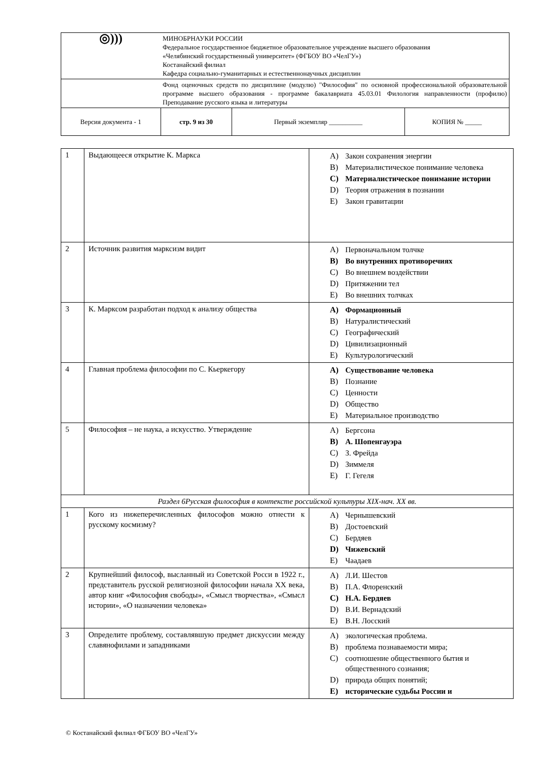| ◎))) | МИНОБРНАУКИ РОССИИ Федеральное государственное бюджетное образовательное учреждение высшего образования «Челябинский государственный университет» (ФГБОУ ВО «ЧелГУ») Костанайский филиал Кафедра социально-гуманитарных и естественнонаучных дисциплин | | |
| | Фонд оценочных средств по дисциплине (модулю) "Философия" по основной профессиональной образовательной программе высшего образования - программе бакалавриата 45.03.01 Филология направленности (профилю) Преподавание русского языка и литературы | | |
| Версия документа - 1 | стр. 9 из 30 | Первый экземпляр __________ | КОПИЯ № _____ |
| 1 | Выдающееся открытие К. Маркса | A) Закон сохранения энергии B) Материалистическое понимание человека C) Материалистическое понимание истории D) Теория отражения в познании E) Закон гравитации |
| 2 | Источник развития марксизм видит | A) Первоначальном толчке B) Во внутренних противоречиях C) Во внешнем воздействии D) Притяжении тел E) Во внешних толчках |
| 3 | К. Марксом разработан подход к анализу общества | A) Формационный B) Натуралистический C) Географический D) Цивилизационный E) Культурологический |
| 4 | Главная проблема философии по С. Кьеркегору | A) Существование человека B) Познание C) Ценности D) Общество E) Материальное производство |
| 5 | Философия – не наука, а искусство. Утверждение | A) Бергсона B) А. Шопенгауэра C) З. Фрейда D) Зиммеля E) Г. Гегеля |
| Раздел 6Русская философия в контексте российской культуры XIX-нач. XX вв. | | |
| 1 | Кого из нижеперечисленных философов можно отнести к русскому космизму? | A) Чернышевский B) Достоевский C) Бердяев D) Чижевский E) Чаадаев |
| 2 | Крупнейший философ, высланный из Советской Росси в 1922 г., представитель русской религиозной философии начала XX века, автор книг «Философия свободы», «Смысл творчества», «Смысл истории», «О назначении человека» | A) Л.И. Шестов B) П.А. Флоренский C) Н.А. Бердяев D) В.И. Вернадский E) В.Н. Лосский |
| 3 | Определите проблему, составлявшую предмет дискуссии между славянофилами и западниками | A) экологическая проблема. B) проблема познаваемости мира; C) соотношение общественного бытия и общественного сознания; D) природа общих понятий; E) исторические судьбы России и |
© Костанайский филиал ФГБОУ ВО «ЧелГУ»